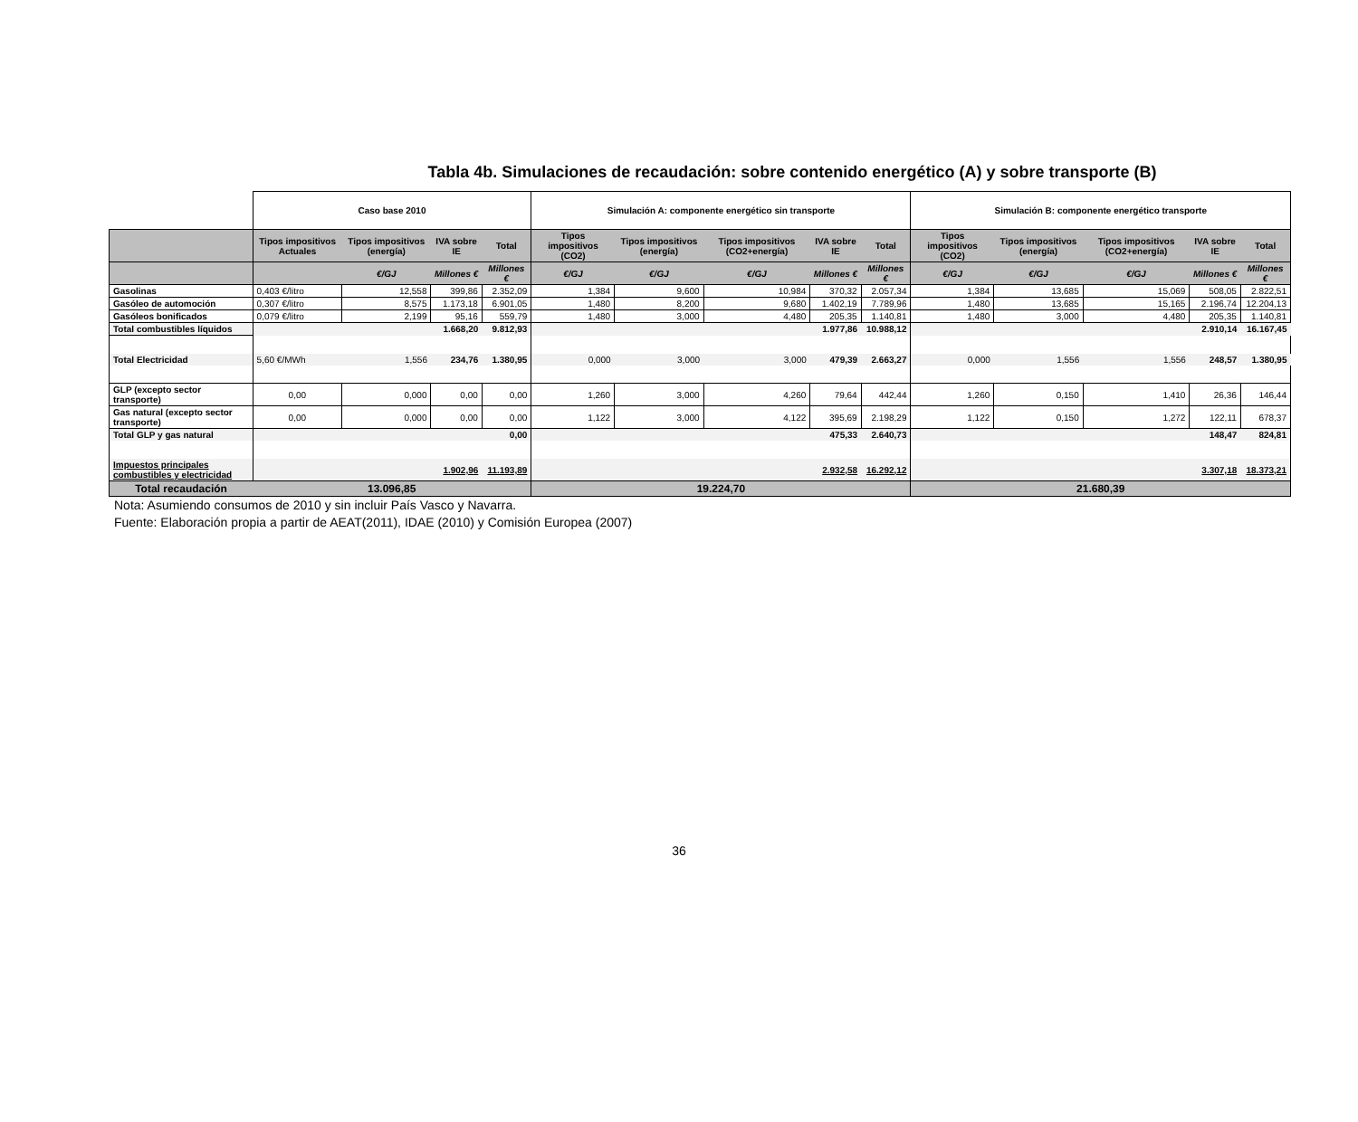Tabla 4b. Simulaciones de recaudación: sobre contenido energético (A) y sobre transporte (B)
| | Caso base 2010 | | | | Simulación A: componente energético sin transporte | | | | | Simulación B: componente energético transporte | | | | |
| | Tipos impositivos Actuales | Tipos impositivos (energía) | IVA sobre IE | Total | Tipos impositivos (CO2) | Tipos impositivos (energía) | Tipos impositivos (CO2+energía) | IVA sobre IE | Total | Tipos impositivos (CO2) | Tipos impositivos (energía) | Tipos impositivos (CO2+energía) | IVA sobre IE | Total |
| | | €/GJ | Millones € | Millones € | €/GJ | €/GJ | €/GJ | Millones € | Millones € | €/GJ | €/GJ | €/GJ | Millones € | Millones € |
| Gasolinas | 0,403 €/litro | 12,558 | 399,86 | 2.352,09 | 1,384 | 9,600 | 10,984 | 370,32 | 2.057,34 | 1,384 | 13,685 | 15,069 | 508,05 | 2.822,51 |
| Gasóleo de automoción | 0,307 €/litro | 8,575 | 1.173,18 | 6.901,05 | 1,480 | 8,200 | 9,680 | 1.402,19 | 7.789,96 | 1,480 | 13,685 | 15,165 | 2.196,74 | 12.204,13 |
| Gasóleos bonificados | 0,079 €/litro | 2,199 | 95,16 | 559,79 | 1,480 | 3,000 | 4,480 | 205,35 | 1.140,81 | 1,480 | 3,000 | 4,480 | 205,35 | 1.140,81 |
| Total combustibles líquidos | | | 1.668,20 | 9.812,93 | | | | 1.977,86 | 10.988,12 | | | | 2.910,14 | 16.167,45 |
| Total Electricidad | 5,60 €/MWh | 1,556 | 234,76 | 1.380,95 | 0,000 | 3,000 | 3,000 | 479,39 | 2.663,27 | 0,000 | 1,556 | 1,556 | 248,57 | 1.380,95 |
| GLP (excepto sector transporte) | 0,00 | 0,000 | 0,00 | 0,00 | 1,260 | 3,000 | 4,260 | 79,64 | 442,44 | 1,260 | 0,150 | 1,410 | 26,36 | 146,44 |
| Gas natural (excepto sector transporte) | 0,00 | 0,000 | 0,00 | 0,00 | 1,122 | 3,000 | 4,122 | 395,69 | 2.198,29 | 1,122 | 0,150 | 1,272 | 122,11 | 678,37 |
| Total GLP y gas natural | | | | 0,00 | | | | 475,33 | 2.640,73 | | | | 148,47 | 824,81 |
| Impuestos principales combustibles y electricidad | | | 1.902,96 | 11.193,89 | | | | 2.932,58 | 16.292,12 | | | | 3.307,18 | 18.373,21 |
| Total recaudación | 13.096,85 | | | | 19.224,70 | | | | | 21.680,39 | | | | |
Nota: Asumiendo consumos de 2010 y sin incluir País Vasco y Navarra.
Fuente: Elaboración propia a partir de AEAT(2011), IDAE (2010) y Comisión Europea (2007)
36